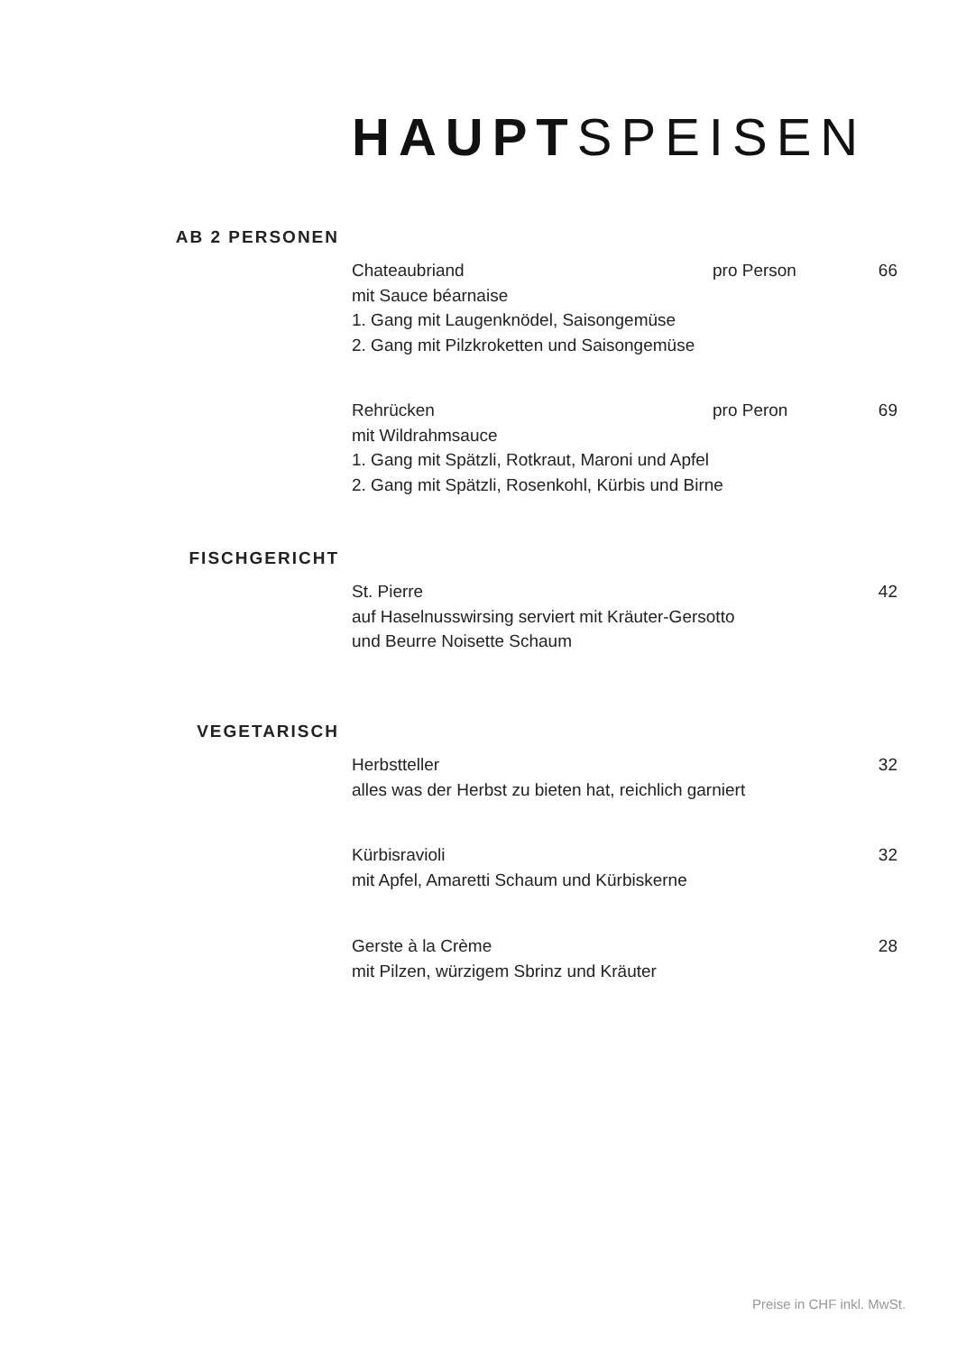HAUPTSPEISEN
AB 2 PERSONEN
Chateaubriand pro Person 66
mit Sauce béarnaise
1. Gang mit Laugenknödel, Saisongemüse
2. Gang mit Pilzkroketten und Saisongemüse
Rehrücken pro Peron 69
mit Wildrahmsauce
1. Gang mit Spätzli, Rotkraut, Maroni und Apfel
2. Gang mit Spätzli, Rosenkohl, Kürbis und Birne
FISCHGERICHT
St. Pierre 42
auf Haselnusswirsing serviert mit Kräuter-Gersotto
und Beurre Noisette Schaum
VEGETARISCH
Herbstteller 32
alles was der Herbst zu bieten hat, reichlich garniert
Kürbisravioli 32
mit Apfel, Amaretti Schaum und Kürbiskerne
Gerste à la Crème 28
mit Pilzen, würzigem Sbrinz und Kräuter
Preise in CHF inkl. MwSt.